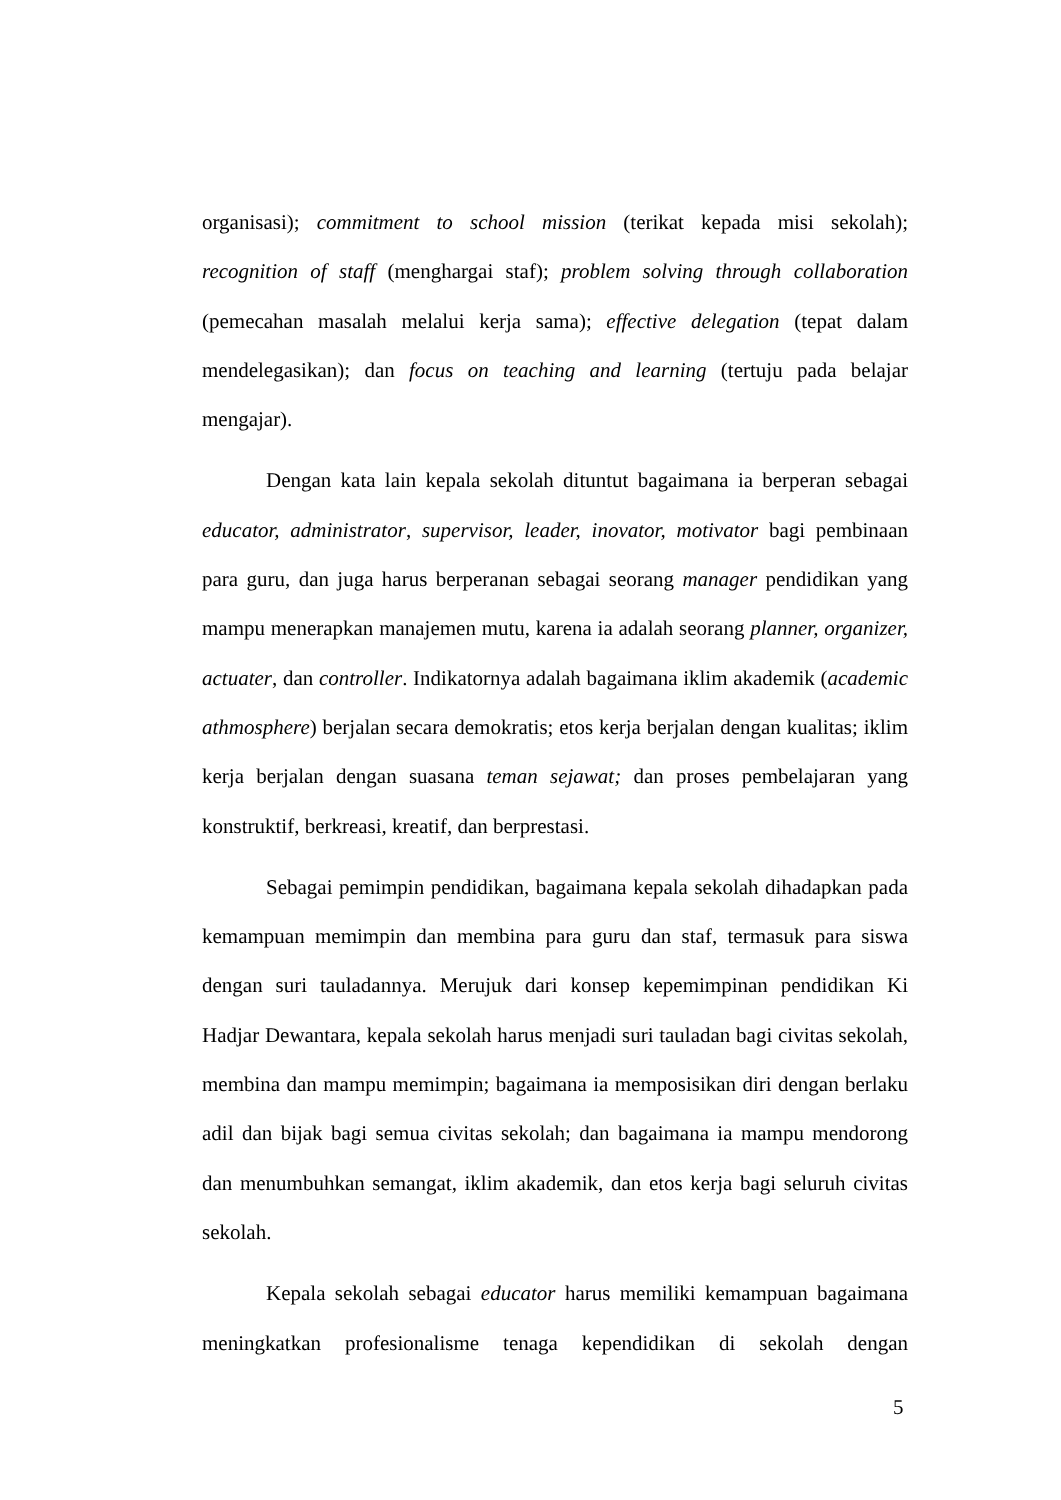organisasi); commitment to school mission (terikat kepada misi sekolah); recognition of staff (menghargai staf); problem solving through collaboration (pemecahan masalah melalui kerja sama); effective delegation (tepat dalam mendelegasikan); dan focus on teaching and learning (tertuju pada belajar mengajar).
Dengan kata lain kepala sekolah dituntut bagaimana ia berperan sebagai educator, administrator, supervisor, leader, inovator, motivator bagi pembinaan para guru, dan juga harus berperanan sebagai seorang manager pendidikan yang mampu menerapkan manajemen mutu, karena ia adalah seorang planner, organizer, actuater, dan controller. Indikatornya adalah bagaimana iklim akademik (academic athmosphere) berjalan secara demokratis; etos kerja berjalan dengan kualitas; iklim kerja berjalan dengan suasana teman sejawat; dan proses pembelajaran yang konstruktif, berkreasi, kreatif, dan berprestasi.
Sebagai pemimpin pendidikan, bagaimana kepala sekolah dihadapkan pada kemampuan memimpin dan membina para guru dan staf, termasuk para siswa dengan suri tauladannya. Merujuk dari konsep kepemimpinan pendidikan Ki Hadjar Dewantara, kepala sekolah harus menjadi suri tauladan bagi civitas sekolah, membina dan mampu memimpin; bagaimana ia memposisikan diri dengan berlaku adil dan bijak bagi semua civitas sekolah; dan bagaimana ia mampu mendorong dan menumbuhkan semangat, iklim akademik, dan etos kerja bagi seluruh civitas sekolah.
Kepala sekolah sebagai educator harus memiliki kemampuan bagaimana meningkatkan profesionalisme tenaga kependidikan di sekolah dengan
5